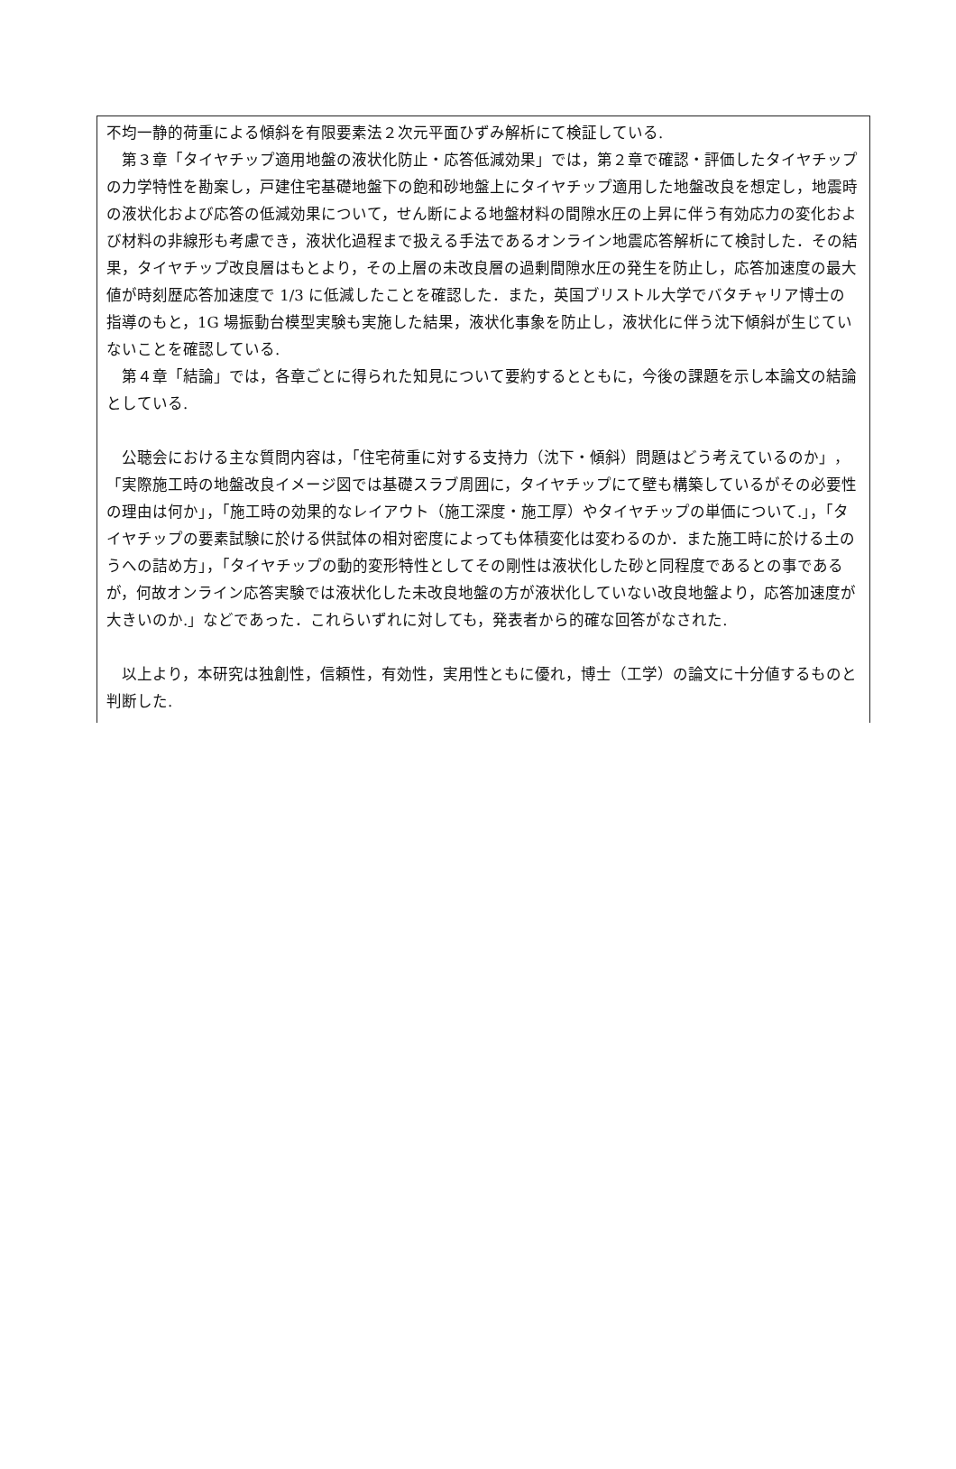不均一静的荷重による傾斜を有限要素法２次元平面ひずみ解析にて検証している.
　第３章「タイヤチップ適用地盤の液状化防止・応答低減効果」では，第２章で確認・評価したタイヤチップの力学特性を勘案し，戸建住宅基礎地盤下の飽和砂地盤上にタイヤチップ適用した地盤改良を想定し，地震時の液状化および応答の低減効果について，せん断による地盤材料の間隙水圧の上昇に伴う有効応力の変化および材料の非線形も考慮でき，液状化過程まで扱える手法であるオンライン地震応答解析にて検討した．その結果，タイヤチップ改良層はもとより，その上層の未改良層の過剰間隙水圧の発生を防止し，応答加速度の最大値が時刻歴応答加速度で 1/3 に低減したことを確認した．また，英国ブリストル大学でバタチャリア博士の指導のもと，1G 場振動台模型実験も実施した結果，液状化事象を防止し，液状化に伴う沈下傾斜が生じていないことを確認している.
　第４章「結論」では，各章ごとに得られた知見について要約するとともに，今後の課題を示し本論文の結論としている.
　公聴会における主な質問内容は，「住宅荷重に対する支持力（沈下・傾斜）問題はどう考えているのか」，「実際施工時の地盤改良イメージ図では基礎スラブ周囲に，タイヤチップにて壁も構築しているがその必要性の理由は何か」，「施工時の効果的なレイアウト（施工深度・施工厚）やタイヤチップの単価について.」，「タイヤチップの要素試験に於ける供試体の相対密度によっても体積変化は変わるのか．また施工時に於ける土のうへの詰め方」，「タイヤチップの動的変形特性としてその剛性は液状化した砂と同程度であるとの事であるが，何故オンライン応答実験では液状化した未改良地盤の方が液状化していない改良地盤より，応答加速度が大きいのか.」などであった．これらいずれに対しても，発表者から的確な回答がなされた.
　以上より，本研究は独創性，信頼性，有効性，実用性ともに優れ，博士（工学）の論文に十分値するものと判断した.